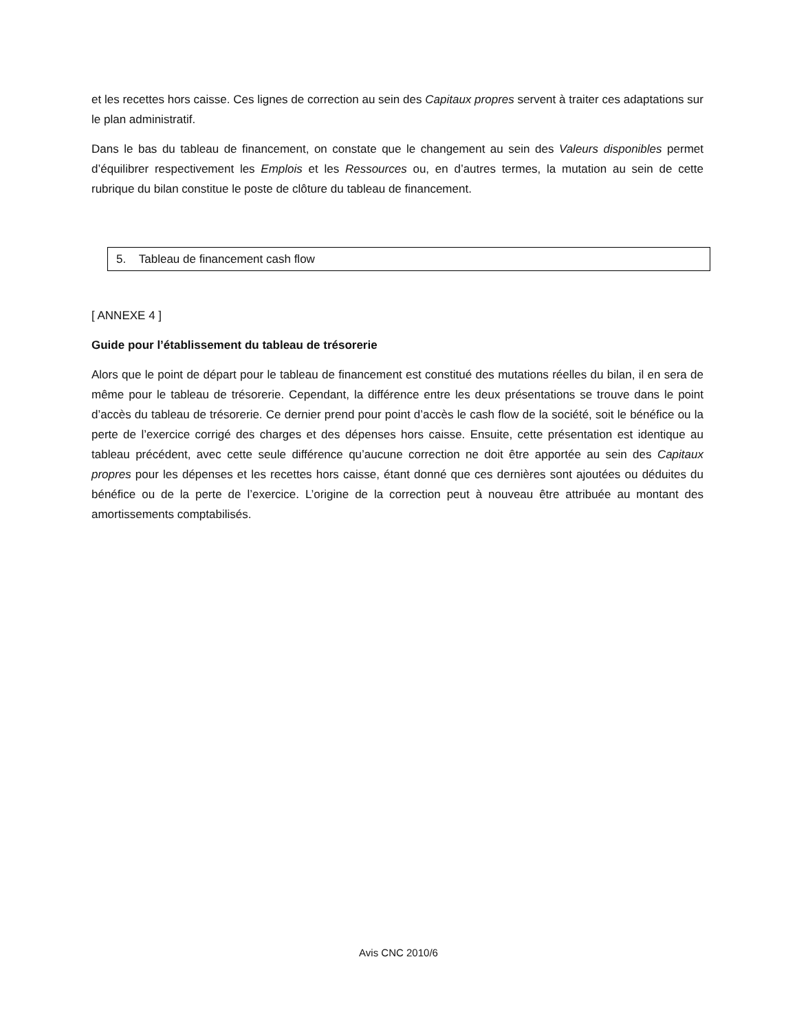et les recettes hors caisse. Ces lignes de correction au sein des Capitaux propres servent à traiter ces adaptations sur le plan administratif.
Dans le bas du tableau de financement, on constate que le changement au sein des Valeurs disponibles permet d’équilibrer respectivement les Emplois et les Ressources ou, en d’autres termes, la mutation au sein de cette rubrique du bilan constitue le poste de clôture du tableau de financement.
5. Tableau de financement cash flow
[ ANNEXE 4 ]
Guide pour l’établissement du tableau de trésorerie
Alors que le point de départ pour le tableau de financement est constitué des mutations réelles du bilan, il en sera de même pour le tableau de trésorerie. Cependant, la différence entre les deux présentations se trouve dans le point d’accès du tableau de trésorerie. Ce dernier prend pour point d’accès le cash flow de la société, soit le bénéfice ou la perte de l’exercice corrigé des charges et des dépenses hors caisse. Ensuite, cette présentation est identique au tableau précédent, avec cette seule différence qu’aucune correction ne doit être apportée au sein des Capitaux propres pour les dépenses et les recettes hors caisse, étant donné que ces dernières sont ajoutées ou déduites du bénéfice ou de la perte de l’exercice. L’origine de la correction peut à nouveau être attribuée au montant des amortissements comptabilisés.
Avis CNC 2010/6